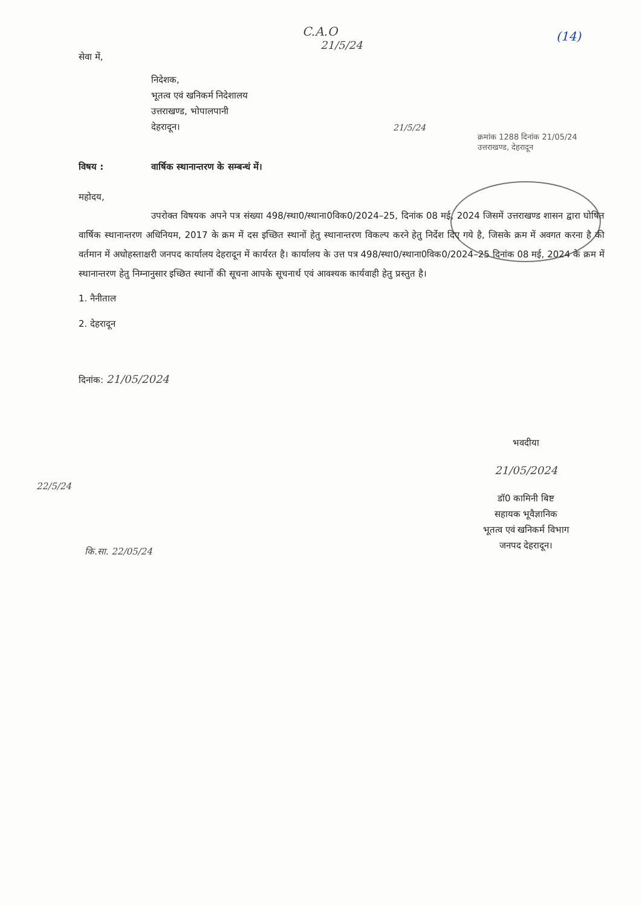C.A.O
21/5/24
(14)
सेवा में,
निदेशक,
भूतत्व एवं खनिकर्म निदेशालय
उत्तराखण्ड, भोपालपानी
देहरादून।
21/5/24
क्रमांक 1288 दिनांक 21/05/24 उत्तराखण्ड, देहरादून
विषय : वार्षिक स्थानान्तरण के सम्बन्धं में।
महोदय,
उपरोक्त विषयक अपने पत्र संख्या 498/स्था0/स्थाना0विक0/2024–25, दिनांक 08 मई, 2024 जिसमें उत्तराखण्ड शासन द्वारा घोषित वार्षिक स्थानान्तरण अधिनियम, 2017 के क्रम में दस इच्छित स्थानों हेतु स्थानान्तरण विकल्प करने हेतु निर्देश दिए गये है, जिसके क्रम में अवगत करना है की वर्तमान में अधोहस्ताक्षरी जनपद कार्यालय देहरादून में कार्यरत है। कार्यालय के उत्त पत्र 498/स्था0/स्थाना0विक0/2024–25 दिनांक 08 मई, 2024 के क्रम में स्थानान्तरण हेतु निम्नानुसार इच्छित स्थानों की सूचना आपके सूचनार्थ एवं आवश्यक कार्यवाही हेतु प्रस्तुत है।
1. नैनीताल
2. देहरादून
दिनांक: 21/05/2024
भवदीया
21/05/2024
डॉ0 कामिनी बिष्ट
सहायक भूवैज्ञानिक
भूतत्व एवं खनिकर्म विभाग
जनपद देहरादून।
22/5/24
कि.सा. 22/05/24